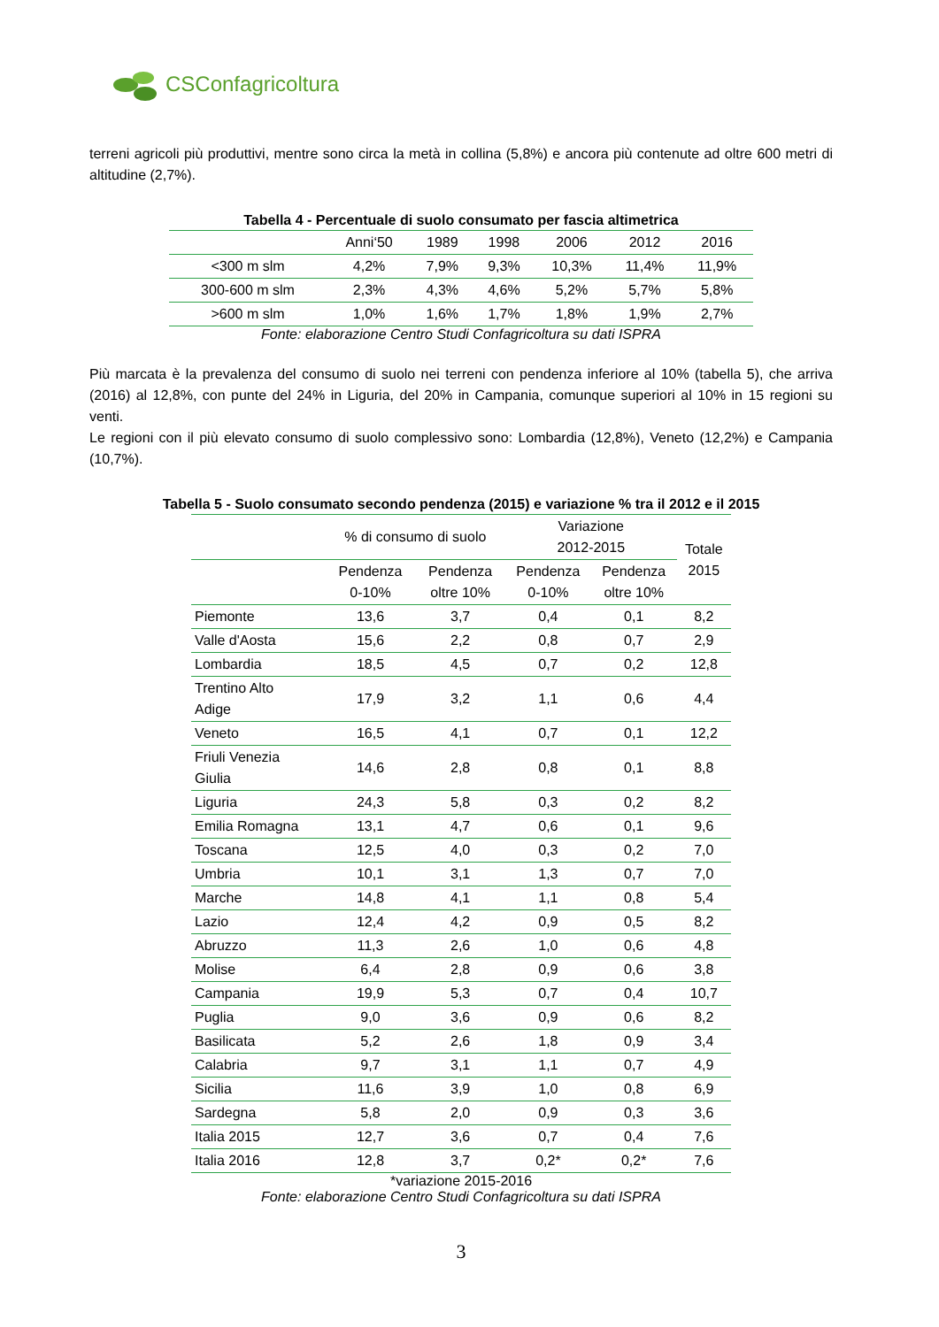CSConfagricoltura
terreni agricoli più produttivi, mentre sono circa la metà in collina (5,8%) e ancora più contenute ad oltre 600 metri di altitudine (2,7%).
Tabella 4 - Percentuale di suolo consumato per fascia altimetrica
| | Anni‘50 | 1989 | 1998 | 2006 | 2012 | 2016 |
| --- | --- | --- | --- | --- | --- | --- |
| <300 m slm | 4,2% | 7,9% | 9,3% | 10,3% | 11,4% | 11,9% |
| 300-600 m slm | 2,3% | 4,3% | 4,6% | 5,2% | 5,7% | 5,8% |
| >600 m slm | 1,0% | 1,6% | 1,7% | 1,8% | 1,9% | 2,7% |
Fonte: elaborazione Centro Studi Confagricoltura su dati ISPRA
Più marcata è la prevalenza del consumo di suolo nei terreni con pendenza inferiore al 10% (tabella 5), che arriva (2016) al 12,8%, con punte del 24% in Liguria, del 20% in Campania, comunque superiori al 10% in 15 regioni su venti.
Le regioni con il più elevato consumo di suolo complessivo sono: Lombardia (12,8%), Veneto (12,2%) e Campania (10,7%).
Tabella 5 - Suolo consumato secondo pendenza (2015) e variazione % tra il 2012 e il 2015
| | % di consumo di suolo | | Variazione 2012-2015 | | Totale 2015 |
| --- | --- | --- | --- | --- | --- |
| | Pendenza 0-10% | Pendenza oltre 10% | Pendenza 0-10% | Pendenza oltre 10% | |
| Piemonte | 13,6 | 3,7 | 0,4 | 0,1 | 8,2 |
| Valle d'Aosta | 15,6 | 2,2 | 0,8 | 0,7 | 2,9 |
| Lombardia | 18,5 | 4,5 | 0,7 | 0,2 | 12,8 |
| Trentino Alto Adige | 17,9 | 3,2 | 1,1 | 0,6 | 4,4 |
| Veneto | 16,5 | 4,1 | 0,7 | 0,1 | 12,2 |
| Friuli Venezia Giulia | 14,6 | 2,8 | 0,8 | 0,1 | 8,8 |
| Liguria | 24,3 | 5,8 | 0,3 | 0,2 | 8,2 |
| Emilia Romagna | 13,1 | 4,7 | 0,6 | 0,1 | 9,6 |
| Toscana | 12,5 | 4,0 | 0,3 | 0,2 | 7,0 |
| Umbria | 10,1 | 3,1 | 1,3 | 0,7 | 7,0 |
| Marche | 14,8 | 4,1 | 1,1 | 0,8 | 5,4 |
| Lazio | 12,4 | 4,2 | 0,9 | 0,5 | 8,2 |
| Abruzzo | 11,3 | 2,6 | 1,0 | 0,6 | 4,8 |
| Molise | 6,4 | 2,8 | 0,9 | 0,6 | 3,8 |
| Campania | 19,9 | 5,3 | 0,7 | 0,4 | 10,7 |
| Puglia | 9,0 | 3,6 | 0,9 | 0,6 | 8,2 |
| Basilicata | 5,2 | 2,6 | 1,8 | 0,9 | 3,4 |
| Calabria | 9,7 | 3,1 | 1,1 | 0,7 | 4,9 |
| Sicilia | 11,6 | 3,9 | 1,0 | 0,8 | 6,9 |
| Sardegna | 5,8 | 2,0 | 0,9 | 0,3 | 3,6 |
| Italia 2015 | 12,7 | 3,6 | 0,7 | 0,4 | 7,6 |
| Italia 2016 | 12,8 | 3,7 | 0,2* | 0,2* | 7,6 |
*variazione 2015-2016
Fonte: elaborazione Centro Studi Confagricoltura su dati ISPRA
3